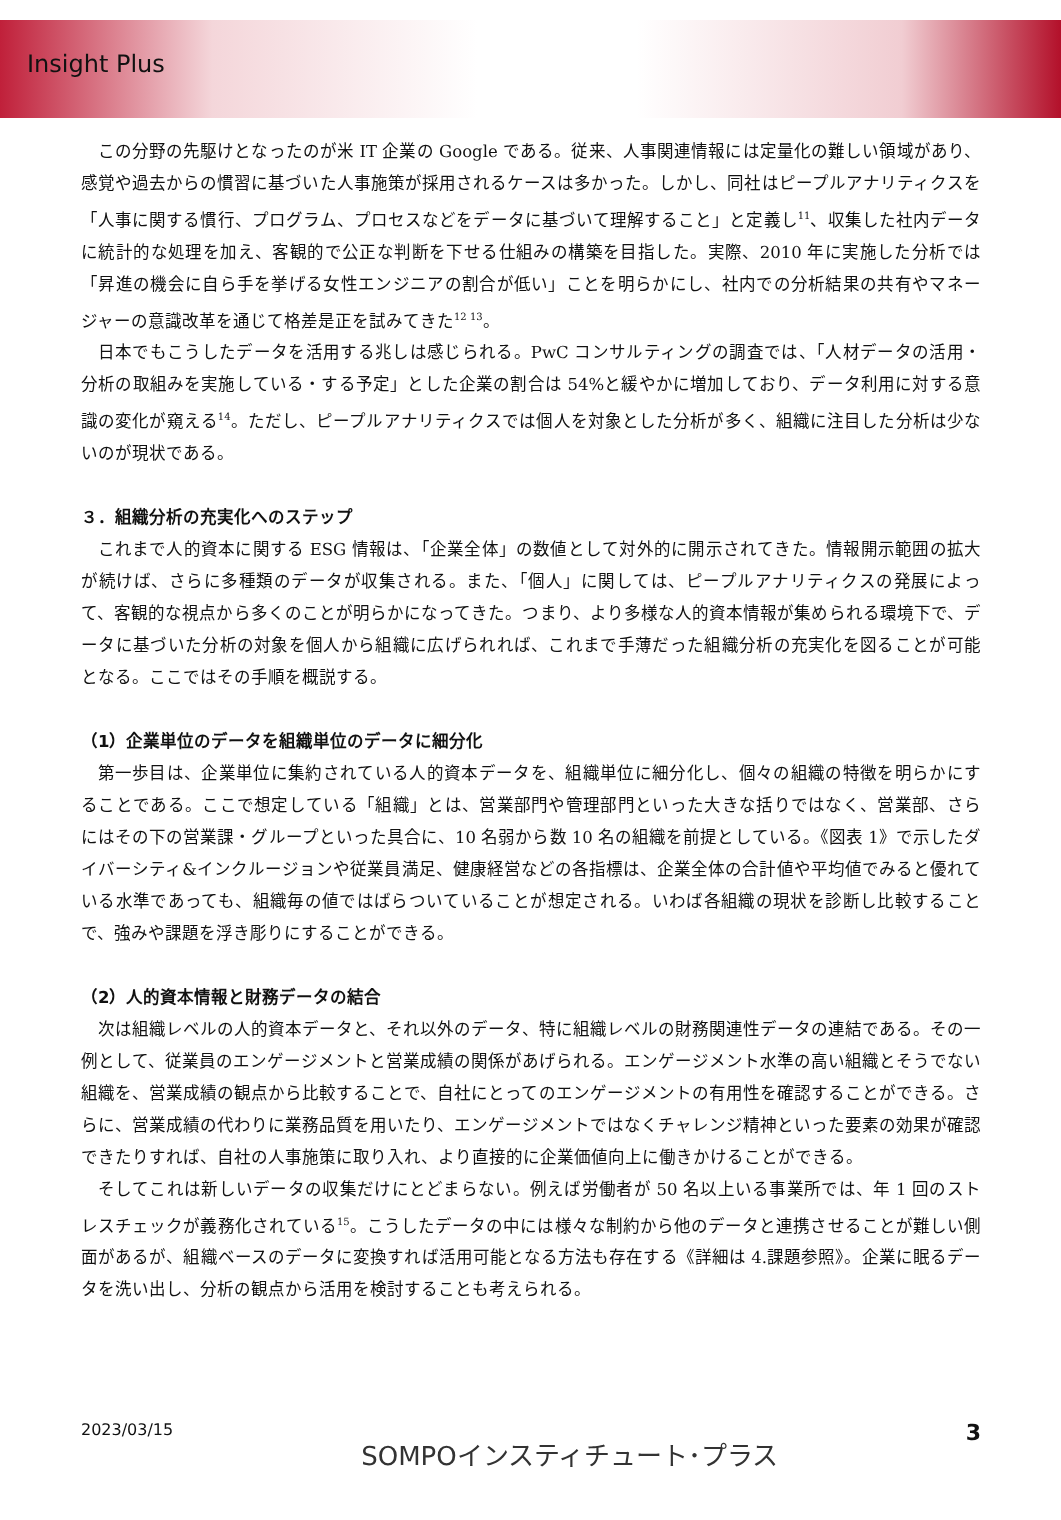Insight Plus
この分野の先駆けとなったのが米 IT 企業の Google である。従来、人事関連情報には定量化の難しい領域があり、感覚や過去からの慣習に基づいた人事施策が採用されるケースは多かった。しかし、同社はピープルアナリティクスを「人事に関する慣行、プログラム、プロセスなどをデータに基づいて理解すること」と定義し<sup>11</sup>、収集した社内データに統計的な処理を加え、客観的で公正な判断を下せる仕組みの構築を目指した。実際、2010 年に実施した分析では「昇進の機会に自ら手を挙げる女性エンジニアの割合が低い」ことを明らかにし、社内での分析結果の共有やマネージャーの意識改革を通じて格差是正を試みてきた<sup>12 13</sup>。
日本でもこうしたデータを活用する兆しは感じられる。PwC コンサルティングの調査では、「人材データの活用・分析の取組みを実施している・する予定」とした企業の割合は 54%と緩やかに増加しており、データ利用に対する意識の変化が窺える<sup>14</sup>。ただし、ピープルアナリティクスでは個人を対象とした分析が多く、組織に注目した分析は少ないのが現状である。
３．組織分析の充実化へのステップ
これまで人的資本に関する ESG 情報は、「企業全体」の数値として対外的に開示されてきた。情報開示範囲の拡大が続けば、さらに多種類のデータが収集される。また、「個人」に関しては、ピープルアナリティクスの発展によって、客観的な視点から多くのことが明らかになってきた。つまり、より多様な人的資本情報が集められる環境下で、データに基づいた分析の対象を個人から組織に広げられれば、これまで手薄だった組織分析の充実化を図ることが可能となる。ここではその手順を概説する。
（1）企業単位のデータを組織単位のデータに細分化
第一歩目は、企業単位に集約されている人的資本データを、組織単位に細分化し、個々の組織の特徴を明らかにすることである。ここで想定している「組織」とは、営業部門や管理部門といった大きな括りではなく、営業部、さらにはその下の営業課・グループといった具合に、10 名弱から数 10 名の組織を前提としている。《図表 1》で示したダイバーシティ&インクルージョンや従業員満足、健康経営などの各指標は、企業全体の合計値や平均値でみると優れている水準であっても、組織毎の値ではばらついていることが想定される。いわば各組織の現状を診断し比較することで、強みや課題を浮き彫りにすることができる。
（2）人的資本情報と財務データの結合
次は組織レベルの人的資本データと、それ以外のデータ、特に組織レベルの財務関連性データの連結である。その一例として、従業員のエンゲージメントと営業成績の関係があげられる。エンゲージメント水準の高い組織とそうでない組織を、営業成績の観点から比較することで、自社にとってのエンゲージメントの有用性を確認することができる。さらに、営業成績の代わりに業務品質を用いたり、エンゲージメントではなくチャレンジ精神といった要素の効果が確認できたりすれば、自社の人事施策に取り入れ、より直接的に企業価値向上に働きかけることができる。
そしてこれは新しいデータの収集だけにとどまらない。例えば労働者が 50 名以上いる事業所では、年 1 回のストレスチェックが義務化されている<sup>15</sup>。こうしたデータの中には様々な制約から他のデータと連携させることが難しい側面があるが、組織ベースのデータに変換すれば活用可能となる方法も存在する《詳細は 4.課題参照》。企業に眠るデータを洗い出し、分析の観点から活用を検討することも考えられる。
2023/03/15 SOMPOインスティチュート･プラス 3